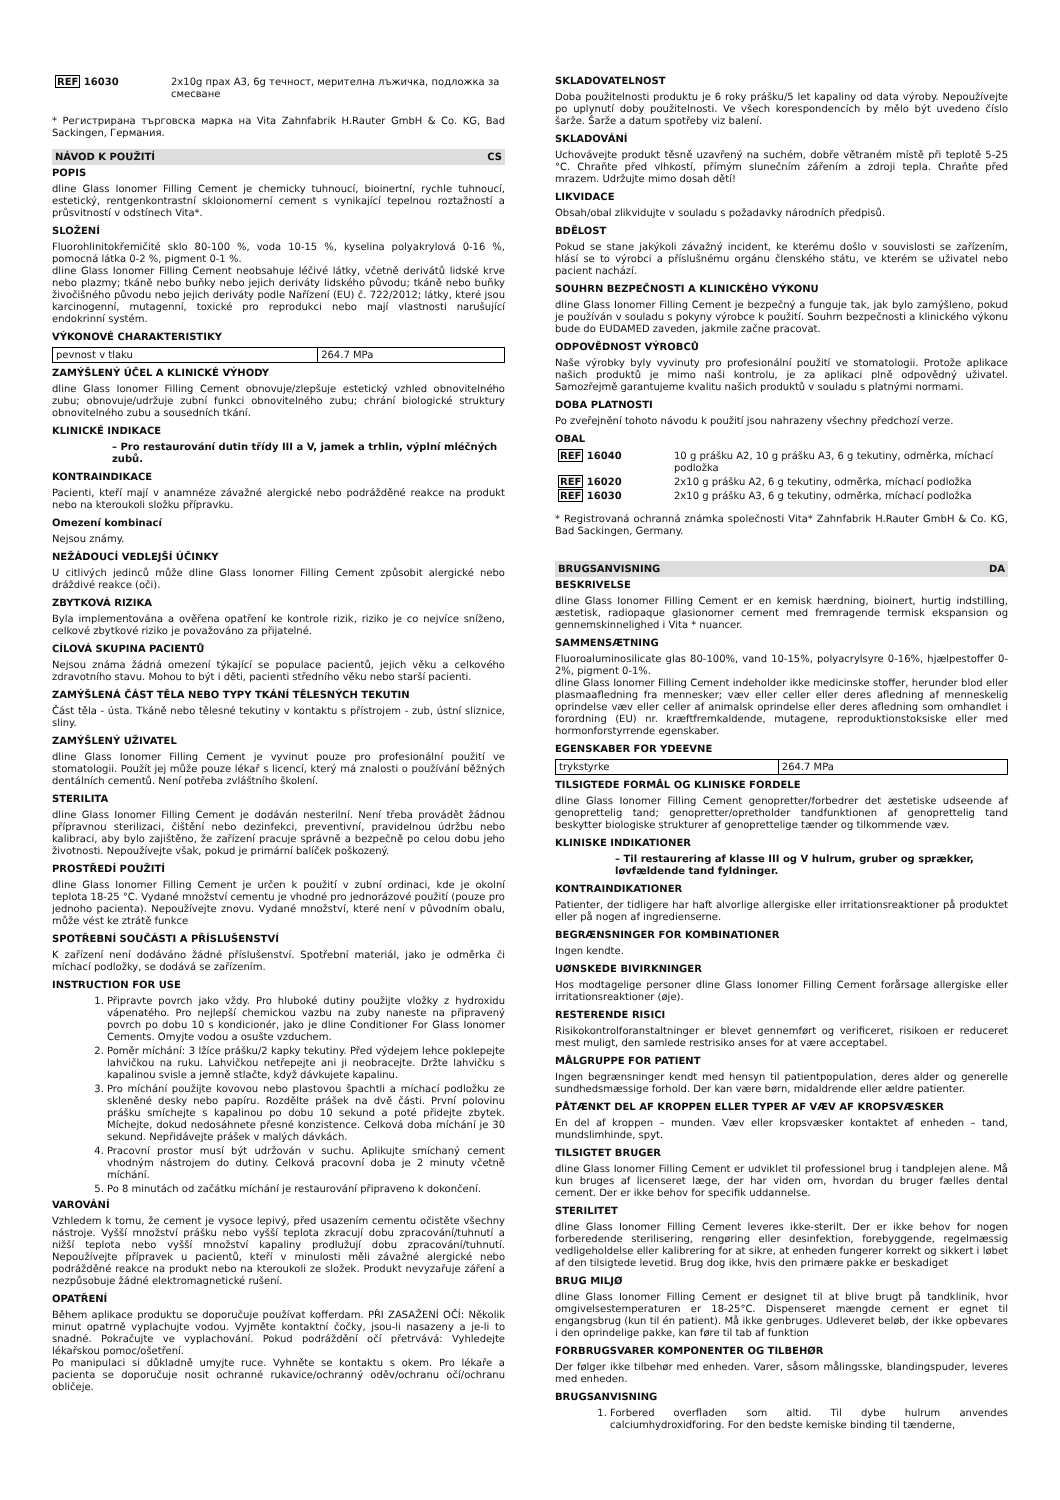| REF 16030 | 2x10g прах A3, 6g течност, мерителна лъжичка, подложка за смесване |
* Регистрирана търговска марка на Vita Zahnfabrik H.Rauter GmbH & Co. KG, Bad Sackingen, Германия.
NÁVOD K POUŽITÍ CS
POPIS
dline Glass Ionomer Filling Cement je chemicky tuhnoucí, bioinertní, rychle tuhnoucí, estetický, rentgenkontrastní skloionomerní cement s vynikající tepelnou roztažností a průsvitností v odstínech Vita*.
SLOŽENÍ
Fluorohlinitokřemičité sklo 80-100 %, voda 10-15 %, kyselina polyakrylová 0-16 %, pomocná látka 0-2 %, pigment 0-1 %.
dline Glass Ionomer Filling Cement neobsahuje léčivé látky, včetně derivátů lidské krve nebo plazmy; tkáně nebo buňky nebo jejich deriváty lidského původu; tkáně nebo buňky živočišného původu nebo jejich deriváty podle Nařízení (EU) č. 722/2012; látky, které jsou karcinogenní, mutagenní, toxické pro reprodukci nebo mají vlastnosti narušující endokrinní systém.
VÝKONOVÉ CHARAKTERISTIKY
| pevnost v tlaku | 264.7 MPa |
ZAMÝŠLENÝ ÚČEL A KLINICKÉ VÝHODY
dline Glass Ionomer Filling Cement obnovuje/zlepšuje estetický vzhled obnovitelného zubu; obnovuje/udržuje zubní funkci obnovitelného zubu; chrání biologické struktury obnovitelného zubu a sousedních tkání.
KLINICKÉ INDIKACE
– Pro restaurování dutin třídy III a V, jamek a trhlin, výplní mléčných zubů.
KONTRAINDIKACE
Pacienti, kteří mají v anamnéze závažné alergické nebo podrážděné reakce na produkt nebo na kteroukoli složku přípravku.
Omezení kombinací
Nejsou známy.
NEŽÁDOUCÍ VEDLEJŠÍ ÚČINKY
U citlivých jedinců může dline Glass Ionomer Filling Cement způsobit alergické nebo dráždivé reakce (oči).
ZBYTKOVÁ RIZIKA
Byla implementována a ověřena opatření ke kontrole rizik, riziko je co nejvíce sníženo, celkové zbytkové riziko je považováno za přijatelné.
CÍLOVÁ SKUPINA PACIENTŮ
Nejsou známa žádná omezení týkající se populace pacientů, jejich věku a celkového zdravotního stavu. Mohou to být i děti, pacienti středního věku nebo starší pacienti.
ZAMÝŠLENÁ ČÁST TĚLA NEBO TYPY TKÁNÍ TĚLESNÝCH TEKUTIN
Část těla - ústa. Tkáně nebo tělesné tekutiny v kontaktu s přístrojem - zub, ústní sliznice, sliny.
ZAMÝŠLENÝ UŽIVATEL
dline Glass Ionomer Filling Cement je vyvinut pouze pro profesionální použití ve stomatologii. Použít jej může pouze lékař s licencí, který má znalosti o používání běžných dentálních cementů. Není potřeba zvláštního školení.
STERILITA
dline Glass Ionomer Filling Cement je dodáván nesterilní. Není třeba provádět žádnou přípravnou sterilizaci, čištění nebo dezinfekci, preventivní, pravidelnou údržbu nebo kalibraci, aby bylo zajištěno, že zařízení pracuje správně a bezpečně po celou dobu jeho životnosti. Nepoužívejte však, pokud je primární balíček poškozený.
PROSTŘEDÍ POUŽITÍ
dline Glass Ionomer Filling Cement je určen k použití v zubní ordinaci, kde je okolní teplota 18-25 °C. Vydané množství cementu je vhodné pro jednorázové použití (pouze pro jednoho pacienta). Nepoužívejte znovu. Vydané množství, které není v původním obalu, může vést ke ztrátě funkce
SPOTŘEBNÍ SOUČÁSTI A PŘÍSLUŠENSTVÍ
K zařízení není dodáváno žádné příslušenství. Spotřební materiál, jako je odměrka či míchací podložky, se dodává se zařízením.
INSTRUCTION FOR USE
1. Připravte povrch jako vždy. Pro hluboké dutiny použijte vložky z hydroxidu vápenatého. Pro nejlepší chemickou vazbu na zuby naneste na připravený povrch po dobu 10 s kondicionér, jako je dline Conditioner For Glass Ionomer Cements. Omyjte vodou a osušte vzduchem.
2. Poměr míchání: 3 lžíce prášku/2 kapky tekutiny. Před výdejem lehce poklepejte lahvičkou na ruku. Lahvičkou netřepejte ani ji neobracejte. Držte lahvičku s kapalinou svisle a jemně stlačte, když dávkujete kapalinu.
3. Pro míchání použijte kovovou nebo plastovou špachtli a míchací podložku ze skleněné desky nebo papíru. Rozdělte prášek na dvě části. První polovinu prášku smíchejte s kapalinou po dobu 10 sekund a poté přidejte zbytek. Míchejte, dokud nedosáhnete přesné konzistence. Celková doba míchání je 30 sekund. Nepřidávejte prášek v malých dávkách.
4. Pracovní prostor musí být udržován v suchu. Aplikujte smíchaný cement vhodným nástrojem do dutiny. Celková pracovní doba je 2 minuty včetně míchání.
5. Po 8 minutách od začátku míchání je restaurování připraveno k dokončení.
VAROVÁNÍ
Vzhledem k tomu, že cement je vysoce lepivý, před usazením cementu očistěte všechny nástroje. Vyšší množství prášku nebo vyšší teplota zkracují dobu zpracování/tuhnutí a nižší teplota nebo vyšší množství kapaliny prodlužují dobu zpracování/tuhnutí. Nepoužívejte přípravek u pacientů, kteří v minulosti měli závažné alergické nebo podrážděné reakce na produkt nebo na kteroukoli ze složek. Produkt nevyzařuje záření a nezpůsobuje žádné elektromagnetické rušení.
OPATŘENÍ
Během aplikace produktu se doporučuje používat kofferdam. PŘI ZASAŽENÍ OČÍ: Několik minut opatrně vyplachujte vodou. Vyjměte kontaktní čočky, jsou-li nasazeny a je-li to snadné. Pokračujte ve vyplachování. Pokud podráždění očí přetrvává: Vyhledejte lékařskou pomoc/ošetření.
Po manipulaci si důkladně umyjte ruce. Vyhněte se kontaktu s okem. Pro lékaře a pacienta se doporučuje nosit ochranné rukavice/ochranný oděv/ochranu očí/ochranu obličeje.
SKLADOVATELNOST
Doba použitelnosti produktu je 6 roky prášku/5 let kapaliny od data výroby. Nepoužívejte po uplynutí doby použitelnosti. Ve všech korespondencích by mělo být uvedeno číslo šarže. Šarže a datum spotřeby viz balení.
SKLADOVÁNÍ
Uchovávejte produkt těsně uzavřený na suchém, dobře větraném místě při teplotě 5-25 °C. Chraňte před vlhkostí, přímým slunečním zářením a zdroji tepla. Chraňte před mrazem. Udržujte mimo dosah dětí!
LIKVIDACE
Obsah/obal zlikvidujte v souladu s požadavky národních předpisů.
BDĚLOST
Pokud se stane jakýkoli závažný incident, ke kterému došlo v souvislosti se zařízením, hlásí se to výrobci a příslušnému orgánu členského státu, ve kterém se uživatel nebo pacient nachází.
SOUHRN BEZPEČNOSTI A KLINICKÉHO VÝKONU
dline Glass Ionomer Filling Cement je bezpečný a funguje tak, jak bylo zamýšleno, pokud je používán v souladu s pokyny výrobce k použití. Souhrn bezpečnosti a klinického výkonu bude do EUDAMED zaveden, jakmile začne pracovat.
ODPOVĚDNOST VÝROBCŮ
Naše výrobky byly vyvinuty pro profesionální použití ve stomatologii. Protože aplikace našich produktů je mimo naši kontrolu, je za aplikaci plně odpovědný uživatel. Samozřejmě garantujeme kvalitu našich produktů v souladu s platnými normami.
DOBA PLATNOSTI
Po zveřejnění tohoto návodu k použití jsou nahrazeny všechny předchozí verze.
OBAL
| REF 16040 | 10 g prášku A2, 10 g prášku A3, 6 g tekutiny, odměrka, míchací podložka |
| REF 16020 | 2x10 g prášku A2, 6 g tekutiny, odměrka, míchací podložka |
| REF 16030 | 2x10 g prášku A3, 6 g tekutiny, odměrka, míchací podložka |
* Registrovaná ochranná známka společnosti Vita* Zahnfabrik H.Rauter GmbH & Co. KG, Bad Sackingen, Germany.
BRUGSANVISNING DA
BESKRIVELSE
dline Glass Ionomer Filling Cement er en kemisk hærdning, bioinert, hurtig indstilling, æstetisk, radiopaque glasionomer cement med fremragende termisk ekspansion og gennemskinnelighed i Vita * nuancer.
SAMMENSÆTNING
Fluoroaluminosilicate glas 80-100%, vand 10-15%, polyacrylsyre 0-16%, hjælpestoffer 0-2%, pigment 0-1%.
dline Glass Ionomer Filling Cement indeholder ikke medicinske stoffer, herunder blod eller plasmaafledning fra mennesker; væv eller celler eller deres afledning af menneskelig oprindelse væv eller celler af animalsk oprindelse eller deres afledning som omhandlet i forordning (EU) nr. kræftfremkaldende, mutagene, reproduktionstoksiske eller med hormonforstyrrende egenskaber.
EGENSKABER FOR YDEEVNE
| trykstyrke | 264.7 MPa |
TILSIGTEDE FORMÅL OG KLINISKE FORDELE
dline Glass Ionomer Filling Cement genopretter/forbedrer det æstetiske udseende af genoprettelig tand; genopretter/opretholder tandfunktionen af genoprettelig tand beskytter biologiske strukturer af genoprettelige tænder og tilkommende væv.
KLINISKE INDIKATIONER
– Til restaurering af klasse III og V hulrum, gruber og sprækker, løvfældende tand fyldninger.
KONTRAINDIKATIONER
Patienter, der tidligere har haft alvorlige allergiske eller irritationsreaktioner på produktet eller på nogen af ingredienserne.
BEGRÆNSNINGER FOR KOMBINATIONER
Ingen kendte.
UØNSKEDE BIVIRKNINGER
Hos modtagelige personer dline Glass Ionomer Filling Cement forårsage allergiske eller irritationsreaktioner (øje).
RESTERENDE RISICI
Risikokontrolforanstaltninger er blevet gennemført og verificeret, risikoen er reduceret mest muligt, den samlede restrisiko anses for at være acceptabel.
MÅLGRUPPE FOR PATIENT
Ingen begrænsninger kendt med hensyn til patientpopulation, deres alder og generelle sundhedsmæssige forhold. Der kan være børn, midaldrende eller ældre patienter.
PÅTÆNKT DEL AF KROPPEN ELLER TYPER AF VÆV AF KROPSVÆSKER
En del af kroppen – munden. Væv eller kropsvæsker kontaktet af enheden – tand, mundslimhinde, spyt.
TILSIGTET BRUGER
dline Glass Ionomer Filling Cement er udviklet til professionel brug i tandplejen alene. Må kun bruges af licenseret læge, der har viden om, hvordan du bruger fælles dental cement. Der er ikke behov for specifik uddannelse.
STERILITET
dline Glass Ionomer Filling Cement leveres ikke-sterilt. Der er ikke behov for nogen forberedende sterilisering, rengøring eller desinfektion, forebyggende, regelmæssig vedligeholdelse eller kalibrering for at sikre, at enheden fungerer korrekt og sikkert i løbet af den tilsigtede levetid. Brug dog ikke, hvis den primære pakke er beskadiget
BRUG MILJØ
dline Glass Ionomer Filling Cement er designet til at blive brugt på tandklinik, hvor omgivelsestemperaturen er 18-25°C. Dispenseret mængde cement er egnet til engangsbrug (kun til én patient). Må ikke genbruges. Udleveret beløb, der ikke opbevares i den oprindelige pakke, kan føre til tab af funktion
FORBRUGSVARER KOMPONENTER OG TILBEHØR
Der følger ikke tilbehør med enheden. Varer, såsom målingsske, blandingspuder, leveres med enheden.
BRUGSANVISNING
1. Forbered overfladen som altid. Til dybe hulrum anvendes calciumhydroxidforing. For den bedste kemiske binding til tænderne,